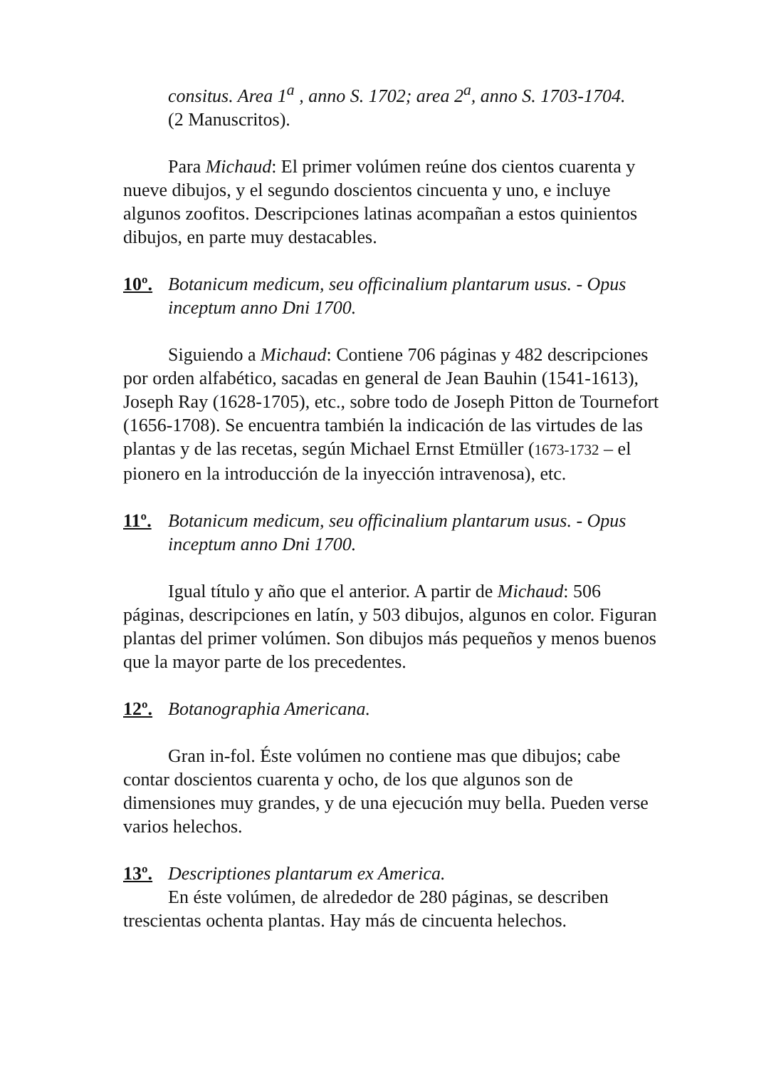consitus. Area 1<sup>a</sup> , anno S. 1702; area 2<sup>a</sup>, anno S. 1703-1704.
(2 Manuscritos).
Para Michaud: El primer volúmen reúne dos cientos cuarenta y nueve dibujos, y el segundo doscientos cincuenta y uno, e incluye algunos zoofitos. Descripciones latinas acompañan a estos quinientos dibujos, en parte muy destacables.
10º. Botanicum medicum, seu officinalium plantarum usus. - Opus inceptum anno Dni 1700.
Siguiendo a Michaud: Contiene 706 páginas y 482 descripciones por orden alfabético, sacadas en general de Jean Bauhin (1541-1613), Joseph Ray (1628-1705), etc., sobre todo de Joseph Pitton de Tournefort (1656-1708). Se encuentra también la indicación de las virtudes de las plantas y de las recetas, según Michael Ernst Etmüller (1673-1732 – el pionero en la introducción de la inyección intravenosa), etc.
11º. Botanicum medicum, seu officinalium plantarum usus. - Opus inceptum anno Dni 1700.
Igual título y año que el anterior. A partir de Michaud: 506 páginas, descripciones en latín, y 503 dibujos, algunos en color. Figuran plantas del primer volúmen. Son dibujos más pequeños y menos buenos que la mayor parte de los precedentes.
12º. Botanographia Americana.
Gran in-fol. Éste volúmen no contiene mas que dibujos; cabe contar doscientos cuarenta y ocho, de los que algunos son de dimensiones muy grandes, y de una ejecución muy bella. Pueden verse varios helechos.
13º. Descriptiones plantarum ex America.
En éste volúmen, de alrededor de 280 páginas, se describen trescientas ochenta plantas. Hay más de cincuenta helechos.